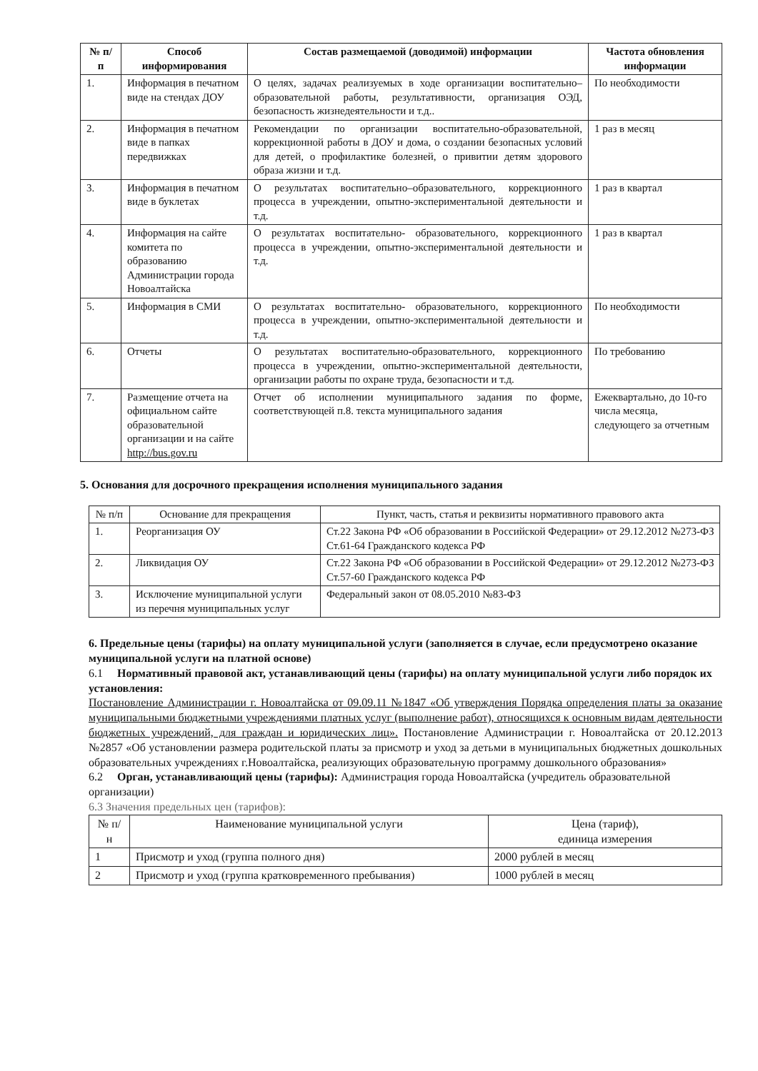| № п/п | Способ информирования | Состав размещаемой (доводимой) информации | Частота обновления информации |
| --- | --- | --- | --- |
| 1. | Информация в печатном виде на стендах ДОУ | О целях, задачах реализуемых в ходе организации воспитательно–образовательной работы, результативности, организация ОЭД, безопасность жизнедеятельности и т.д.. | По необходимости |
| 2. | Информация в печатном виде в папках передвижках | Рекомендации по организации воспитательно-образовательной, коррекционной работы в ДОУ и дома, о создании безопасных условий для детей, о профилактике болезней, о привитии детям здорового образа жизни и т.д. | 1 раз в месяц |
| 3. | Информация в печатном виде в буклетах | О результатах воспитательно–образовательного, коррекционного процесса в учреждении, опытно-экспериментальной деятельности и т.д. | 1 раз в квартал |
| 4. | Информация на сайте комитета по образованию Администрации города Новоалтайска | О результатах воспитательно- образовательного, коррекционного процесса в учреждении, опытно-экспериментальной деятельности и т.д. | 1 раз в квартал |
| 5. | Информация в СМИ | О результатах воспитательно- образовательного, коррекционного процесса в учреждении, опытно-экспериментальной деятельности и т.д. | По необходимости |
| 6. | Отчеты | О результатах воспитательно-образовательного, коррекционного процесса в учреждении, опытно-экспериментальной деятельности, организации работы по охране труда, безопасности и т.д. | По требованию |
| 7. | Размещение отчета на официальном сайте образовательной организации и на сайте http://bus.gov.ru | Отчет об исполнении муниципального задания по форме, соответствующей п.8. текста муниципального задания | Ежеквартально, до 10-го числа месяца, следующего за отчетным |
5. Основания для досрочного прекращения исполнения муниципального задания
| № п/п | Основание для прекращения | Пункт, часть, статья и реквизиты нормативного правового акта |
| 1. | Реорганизация ОУ | Ст.22 Закона РФ «Об образовании в Российской Федерации» от 29.12.2012 №273-ФЗ Ст.61-64 Гражданского кодекса РФ |
| 2. | Ликвидация ОУ | Ст.22 Закона РФ «Об образовании в Российской Федерации» от 29.12.2012 №273-ФЗ Ст.57-60 Гражданского кодекса РФ |
| 3. | Исключение муниципальной услуги из перечня муниципальных услуг | Федеральный закон от 08.05.2010 №83-ФЗ |
6. Предельные цены (тарифы) на оплату муниципальной услуги (заполняется в случае, если предусмотрено оказание муниципальной услуги на платной основе)
6.1 Нормативный правовой акт, устанавливающий цены (тарифы) на оплату муниципальной услуги либо порядок их установления:
Постановление Администрации г. Новоалтайска от 09.09.11 №1847 «Об утверждения Порядка определения платы за оказание муниципальными бюджетными учреждениями платных услуг (выполнение работ), относящихся к основным видам деятельности бюджетных учреждений, для граждан и юридических лиц». Постановление Администрации г. Новоалтайска от 20.12.2013 №2857 «Об установлении размера родительской платы за присмотр и уход за детьми в муниципальных бюджетных дошкольных образовательных учреждениях г.Новоалтайска, реализующих образовательную программу дошкольного образования»
6.2 Орган, устанавливающий цены (тарифы): Администрация города Новоалтайска (учредитель образовательной организации)
6.3 Значения предельных цен (тарифов):
| № п/н | Наименование муниципальной услуги | Цена (тариф), единица измерения |
| 1 | Присмотр и уход (группа полного дня) | 2000 рублей в месяц |
| 2 | Присмотр и уход (группа кратковременного пребывания) | 1000 рублей в месяц |